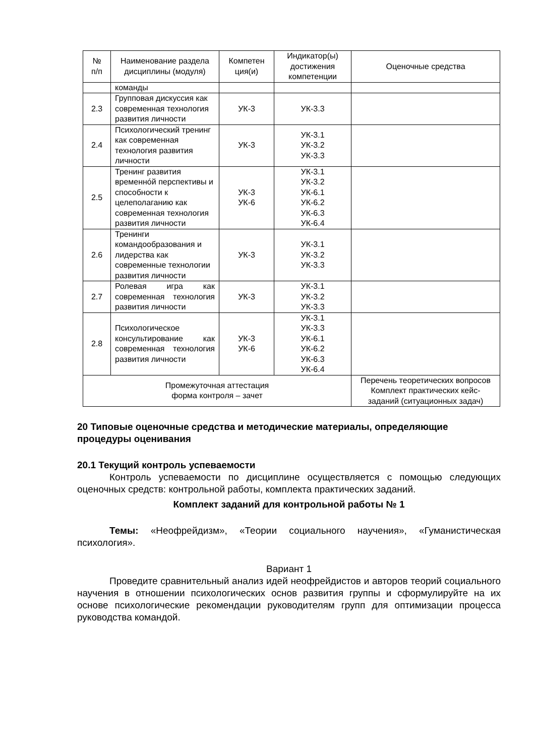| № п/п | Наименование раздела дисциплины (модуля) | Компетен ция(и) | Индикатор(ы) достижения компетенции | Оценочные средства |
| --- | --- | --- | --- | --- |
| | команды | | | |
| 2.3 | Групповая дискуссия как современная технология развития личности | УК-3 | УК-3.3 | |
| 2.4 | Психологический тренинг как современная технология развития личности | УК-3 | УК-3.1 УК-3.2 УК-3.3 | |
| 2.5 | Тренинг развития временнóй перспективы и способности к целеполаганию как современная технология развития личности | УК-3 УК-6 | УК-3.1 УК-3.2 УК-6.1 УК-6.2 УК-6.3 УК-6.4 | |
| 2.6 | Тренинги командообразования и лидерства как современные технологии развития личности | УК-3 | УК-3.1 УК-3.2 УК-3.3 | |
| 2.7 | Ролевая игра как современная технология развития личности | УК-3 | УК-3.1 УК-3.2 УК-3.3 | |
| 2.8 | Психологическое консультирование как современная технология развития личности | УК-3 УК-6 | УК-3.1 УК-3.3 УК-6.1 УК-6.2 УК-6.3 УК-6.4 | |
| Промежуточная аттестация форма контроля – зачет | | | | Перечень теоретических вопросов Комплект практических кейс-заданий (ситуационных задач) |
20 Типовые оценочные средства и методические материалы, определяющие процедуры оценивания
20.1 Текущий контроль успеваемости
Контроль успеваемости по дисциплине осуществляется с помощью следующих оценочных средств: контрольной работы, комплекта практических заданий.
Комплект заданий для контрольной работы № 1
Темы: «Неофрейдизм», «Теории социального научения», «Гуманистическая психология».
Вариант 1
Проведите сравнительный анализ идей неофрейдистов и авторов теорий социального научения в отношении психологических основ развития группы и сформулируйте на их основе психологические рекомендации руководителям групп для оптимизации процесса руководства командой.